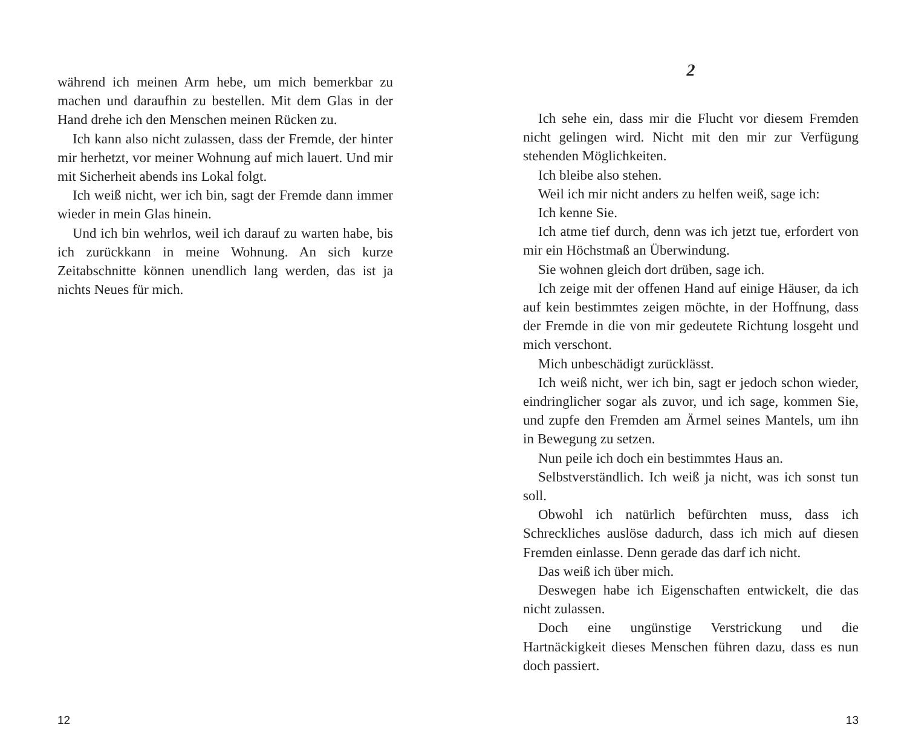während ich meinen Arm hebe, um mich bemerkbar zu machen und daraufhin zu bestellen. Mit dem Glas in der Hand drehe ich den Menschen meinen Rücken zu.
Ich kann also nicht zulassen, dass der Fremde, der hinter mir herhetzt, vor meiner Wohnung auf mich lauert. Und mir mit Sicherheit abends ins Lokal folgt.
Ich weiß nicht, wer ich bin, sagt der Fremde dann immer wieder in mein Glas hinein.
Und ich bin wehrlos, weil ich darauf zu warten habe, bis ich zurückkann in meine Wohnung. An sich kurze Zeitabschnitte können unendlich lang werden, das ist ja nichts Neues für mich.
12
2
Ich sehe ein, dass mir die Flucht vor diesem Fremden nicht gelingen wird. Nicht mit den mir zur Verfügung stehenden Möglichkeiten.
Ich bleibe also stehen.
Weil ich mir nicht anders zu helfen weiß, sage ich:
Ich kenne Sie.
Ich atme tief durch, denn was ich jetzt tue, erfordert von mir ein Höchstmaß an Überwindung.
Sie wohnen gleich dort drüben, sage ich.
Ich zeige mit der offenen Hand auf einige Häuser, da ich auf kein bestimmtes zeigen möchte, in der Hoffnung, dass der Fremde in die von mir gedeutete Richtung losgeht und mich verschont.
Mich unbeschädigt zurücklässt.
Ich weiß nicht, wer ich bin, sagt er jedoch schon wieder, eindringlicher sogar als zuvor, und ich sage, kommen Sie, und zupfe den Fremden am Ärmel seines Mantels, um ihn in Bewegung zu setzen.
Nun peile ich doch ein bestimmtes Haus an.
Selbstverständlich. Ich weiß ja nicht, was ich sonst tun soll.
Obwohl ich natürlich befürchten muss, dass ich Schreckliches auslöse dadurch, dass ich mich auf diesen Fremden einlasse. Denn gerade das darf ich nicht.
Das weiß ich über mich.
Deswegen habe ich Eigenschaften entwickelt, die das nicht zulassen.
Doch eine ungünstige Verstrickung und die Hartnäckigkeit dieses Menschen führen dazu, dass es nun doch passiert.
13